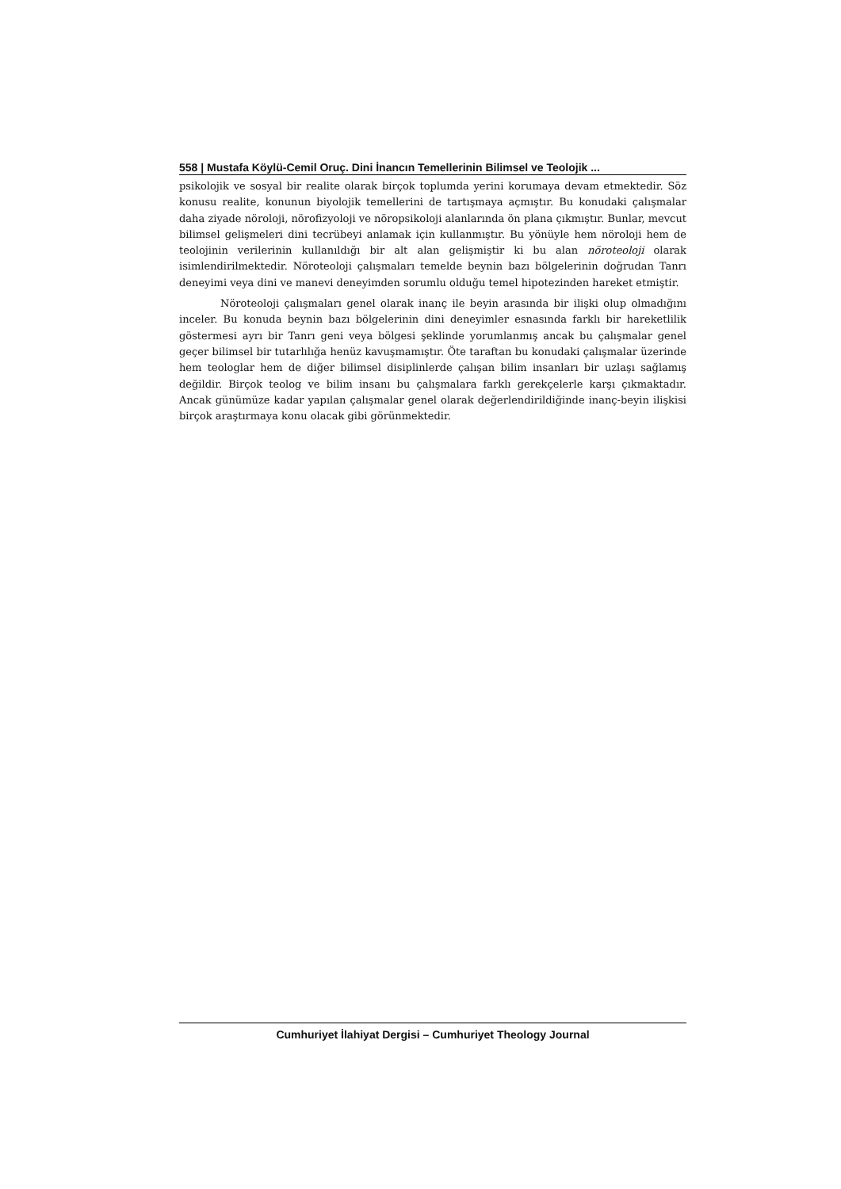558 | Mustafa Köylü-Cemil Oruç. Dini İnancın Temellerinin Bilimsel ve Teolojik ...
psikolojik ve sosyal bir realite olarak birçok toplumda yerini korumaya devam etmektedir. Söz konusu realite, konunun biyolojik temellerini de tartışmaya açmıştır. Bu konudaki çalışmalar daha ziyade nöroloji, nörofizyoloji ve nöropsikoloji alanlarında ön plana çıkmıştır. Bunlar, mevcut bilimsel gelişmeleri dini tecrübeyi anlamak için kullanmıştır. Bu yönüyle hem nöroloji hem de teolojinin verilerinin kullanıldığı bir alt alan gelişmiştir ki bu alan nöroteoloji olarak isimlendirilmektedir. Nöroteoloji çalışmaları temelde beynin bazı bölgelerinin doğrudan Tanrı deneyimi veya dini ve manevi deneyimden sorumlu olduğu temel hipotezinden hareket etmiştir.
Nöroteoloji çalışmaları genel olarak inanç ile beyin arasında bir ilişki olup olmadığını inceler. Bu konuda beynin bazı bölgelerinin dini deneyimler esnasında farklı bir hareketlilik göstermesi ayrı bir Tanrı geni veya bölgesi şeklinde yorumlanmış ancak bu çalışmalar genel geçer bilimsel bir tutarlılığa henüz kavuşmamıştır. Öte taraftan bu konudaki çalışmalar üzerinde hem teologlar hem de diğer bilimsel disiplinlerde çalışan bilim insanları bir uzlaşı sağlamış değildir. Birçok teolog ve bilim insanı bu çalışmalara farklı gerekçelerle karşı çıkmaktadır. Ancak günümüze kadar yapılan çalışmalar genel olarak değerlendirildiğinde inanç-beyin ilişkisi birçok araştırmaya konu olacak gibi görünmektedir.
Cumhuriyet İlahiyat Dergisi – Cumhuriyet Theology Journal